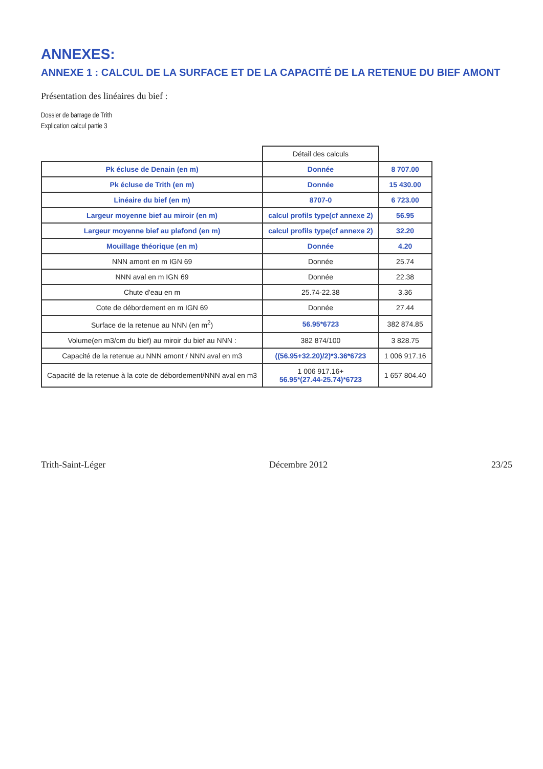ANNEXES:
ANNEXE 1 : CALCUL DE LA SURFACE ET DE LA CAPACITÉ DE LA RETENUE DU BIEF AMONT
Présentation des linéaires du bief :
Dossier de barrage de Trith
Explication calcul partie 3
| | Détail des calculs | |
| --- | --- | --- |
| Pk écluse de Denain (en m) | Donnée | 8 707.00 |
| Pk écluse de Trith (en m) | Donnée | 15 430.00 |
| Linéaire du bief (en m) | 8707-0 | 6 723.00 |
| Largeur moyenne bief au miroir (en m) | calcul profils type(cf annexe 2) | 56.95 |
| Largeur moyenne bief au plafond (en m) | calcul profils type(cf annexe 2) | 32.20 |
| Mouillage théorique (en m) | Donnée | 4.20 |
| NNN amont en m IGN 69 | Donnée | 25.74 |
| NNN aval en m IGN 69 | Donnée | 22.38 |
| Chute d'eau en m | 25.74-22.38 | 3.36 |
| Cote de débordement en m IGN 69 | Donnée | 27.44 |
| Surface de la retenue au NNN (en m<sup>2</sup>) | 56.95*6723 | 382 874.85 |
| Volume(en m3/cm du bief) au miroir du bief au NNN : | 382 874/100 | 3 828.75 |
| Capacité de la retenue au NNN amont / NNN aval en m3 | ((56.95+32.20)/2)*3.36*6723 | 1 006 917.16 |
| Capacité de la retenue à la cote de débordement/NNN aval en m3 | 1 006 917.16+ 56.95*(27.44-25.74)*6723 | 1 657 804.40 |
Trith-Saint-Léger Décembre 2012 23/25